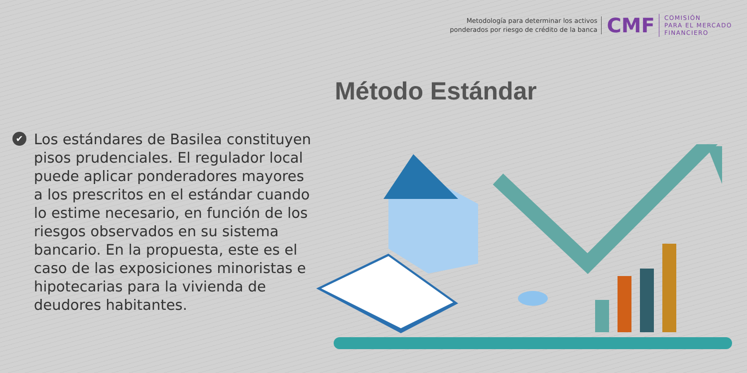Metodología para determinar los activos
ponderados por riesgo de crédito de la banca
CMF
COMISIÓN
PARA EL MERCADO
FINANCIERO
Método Estándar
✔
Los estándares de Basilea constituyen pisos prudenciales. El regulador local puede aplicar ponderadores mayores a los prescritos en el estándar cuando lo estime necesario, en función de los riesgos observados en su sistema bancario. En la propuesta, este es el caso de las exposiciones minoristas e hipotecarias para la vivienda de deudores habitantes.